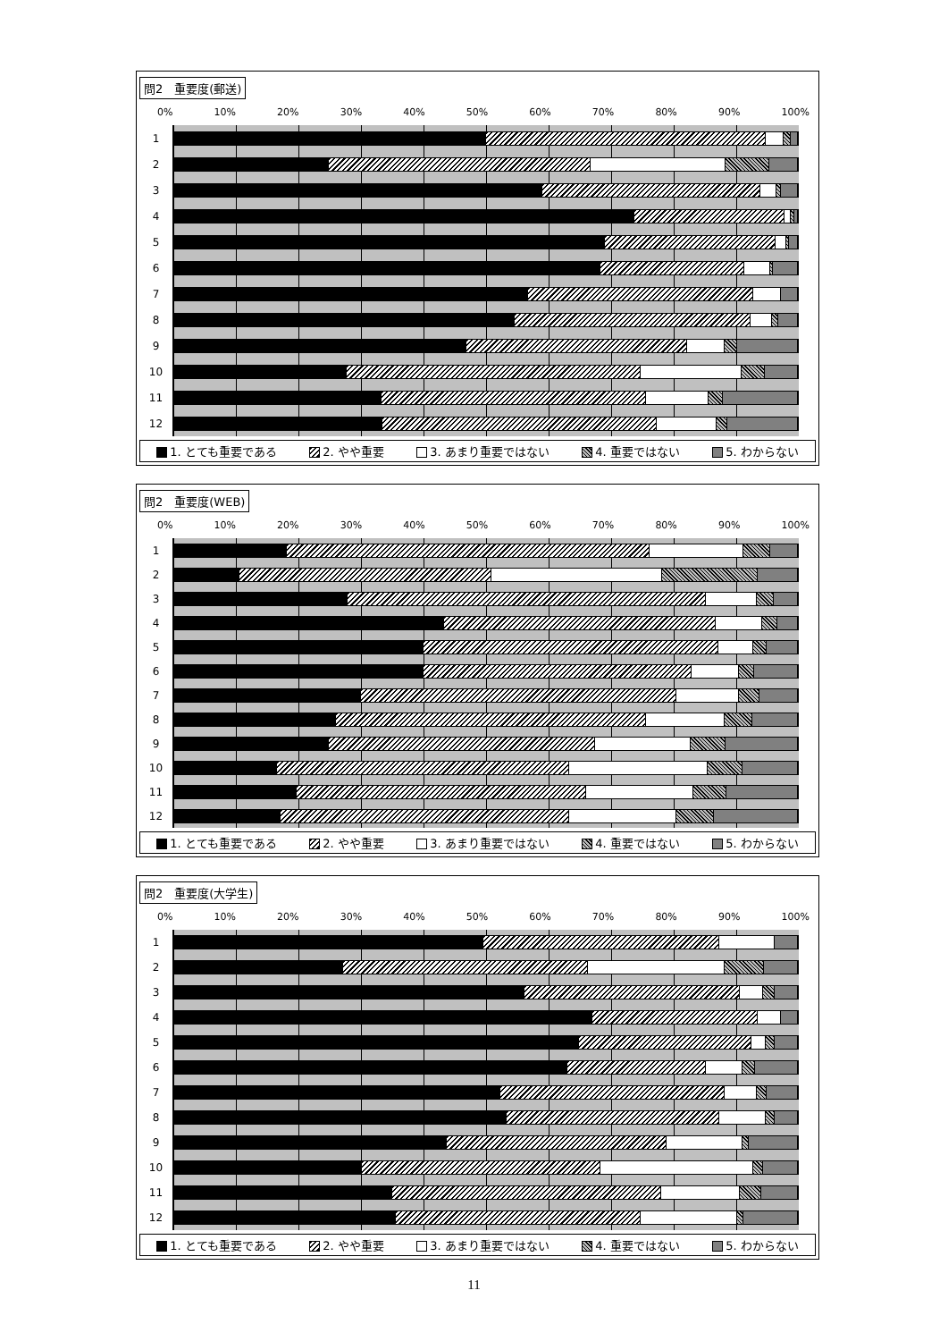問2　重要度(郵送)
0% 10% 20% 30% 40% 50% 60% 70% 80% 90% 100%
1
2
3
4
5
6
7
8
9
10
11
12
1. とても重要である 2. やや重要 3. あまり重要ではない 4. 重要ではない 5. わからない
問2　重要度(WEB)
0% 10% 20% 30% 40% 50% 60% 70% 80% 90% 100%
1
2
3
4
5
6
7
8
9
10
11
12
1. とても重要である 2. やや重要 3. あまり重要ではない 4. 重要ではない 5. わからない
問2　重要度(大学生)
0% 10% 20% 30% 40% 50% 60% 70% 80% 90% 100%
1
2
3
4
5
6
7
8
9
10
11
12
1. とても重要である 2. やや重要 3. あまり重要ではない 4. 重要ではない 5. わからない
11